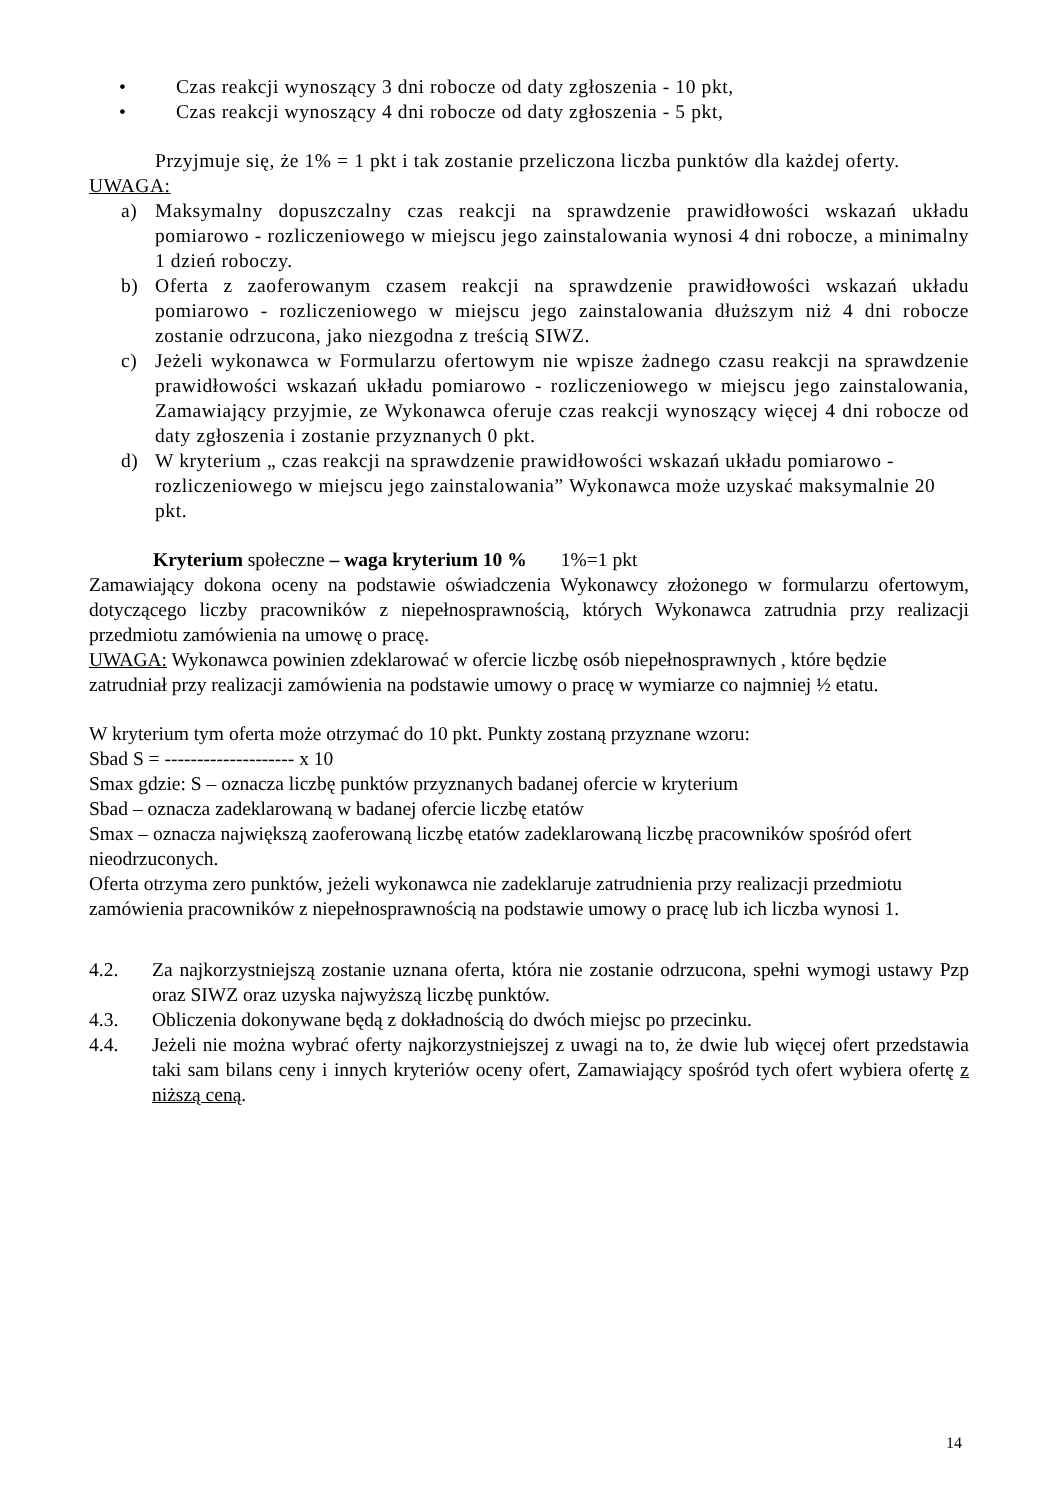• Czas reakcji wynoszący 3 dni robocze od daty zgłoszenia - 10 pkt,
• Czas reakcji wynoszący 4 dni robocze od daty zgłoszenia - 5 pkt,
Przyjmuje się, że 1% = 1 pkt i tak zostanie przeliczona liczba punktów dla każdej oferty.
UWAGA:
a) Maksymalny dopuszczalny czas reakcji na sprawdzenie prawidłowości wskazań układu pomiarowo - rozliczeniowego w miejscu jego zainstalowania wynosi 4 dni robocze, a minimalny 1 dzień roboczy.
b) Oferta z zaoferowanym czasem reakcji na sprawdzenie prawidłowości wskazań układu pomiarowo - rozliczeniowego w miejscu jego zainstalowania dłuższym niż 4 dni robocze zostanie odrzucona, jako niezgodna z treścią SIWZ.
c) Jeżeli wykonawca w Formularzu ofertowym nie wpisze żadnego czasu reakcji na sprawdzenie prawidłowości wskazań układu pomiarowo - rozliczeniowego w miejscu jego zainstalowania, Zamawiający przyjmie, ze Wykonawca oferuje czas reakcji wynoszący więcej 4 dni robocze od daty zgłoszenia i zostanie przyznanych 0 pkt.
d) W kryterium „ czas reakcji na sprawdzenie prawidłowości wskazań układu pomiarowo - rozliczeniowego w miejscu jego zainstalowania” Wykonawca może uzyskać maksymalnie 20 pkt.
Kryterium społeczne – waga kryterium 10 % 1%=1 pkt
Zamawiający dokona oceny na podstawie oświadczenia Wykonawcy złożonego w formularzu ofertowym, dotyczącego liczby pracowników z niepełnosprawnością, których Wykonawca zatrudnia przy realizacji przedmiotu zamówienia na umowę o pracę.
UWAGA: Wykonawca powinien zdeklarować w ofercie liczbę osób niepełnosprawnych , które będzie zatrudniał przy realizacji zamówienia na podstawie umowy o pracę w wymiarze co najmniej ½ etatu.
W kryterium tym oferta może otrzymać do 10 pkt. Punkty zostaną przyznane wzoru:
Sbad S = -------------------- x 10
Smax gdzie: S – oznacza liczbę punktów przyznanych badanej ofercie w kryterium
Sbad – oznacza zadeklarowaną w badanej ofercie liczbę etatów
Smax – oznacza największą zaoferowaną liczbę etatów zadeklarowaną liczbę pracowników spośród ofert nieodrzuconych.
Oferta otrzyma zero punktów, jeżeli wykonawca nie zadeklaruje zatrudnienia przy realizacji przedmiotu zamówienia pracowników z niepełnosprawnością na podstawie umowy o pracę lub ich liczba wynosi 1.
4.2. Za najkorzystniejszą zostanie uznana oferta, która nie zostanie odrzucona, spełni wymogi ustawy Pzp oraz SIWZ oraz uzyska najwyższą liczbę punktów.
4.3. Obliczenia dokonywane będą z dokładnością do dwóch miejsc po przecinku.
4.4. Jeżeli nie można wybrać oferty najkorzystniejszej z uwagi na to, że dwie lub więcej ofert przedstawia taki sam bilans ceny i innych kryteriów oceny ofert, Zamawiający spośród tych ofert wybiera ofertę z niższą ceną.
14